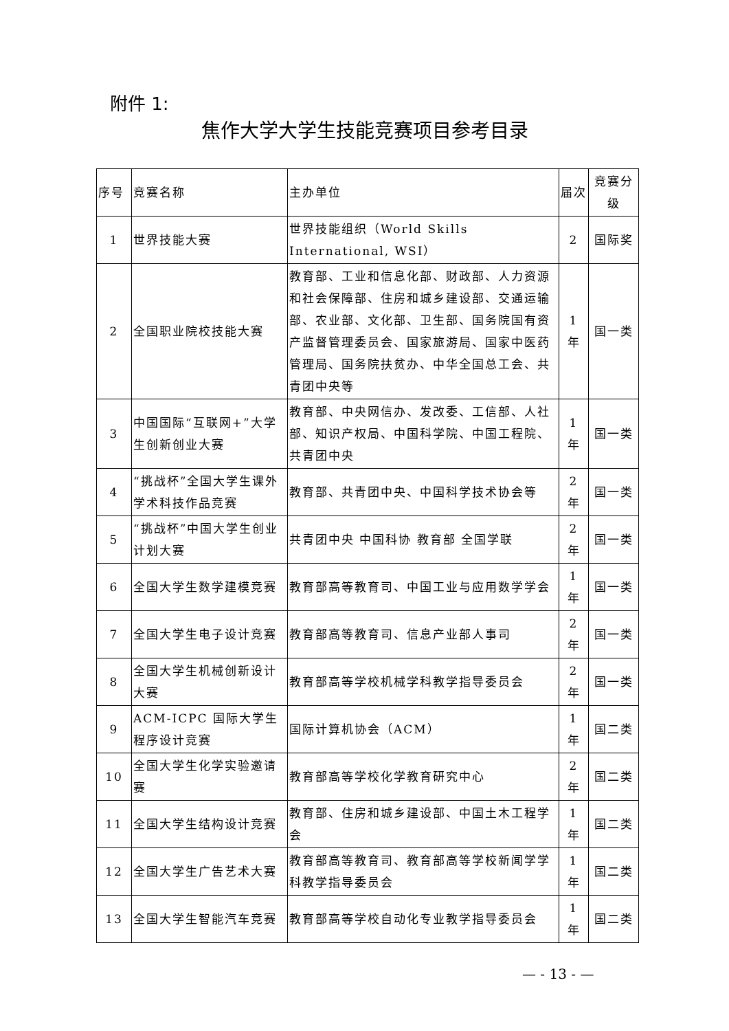附件 1:
焦作大学大学生技能竞赛项目参考目录
| 序号 | 竞赛名称 | 主办单位 | 届次 | 竞赛分级 |
| --- | --- | --- | --- | --- |
| 1 | 世界技能大赛 | 世界技能组织（World Skills International, WSI） | 2 | 国际奖 |
| 2 | 全国职业院校技能大赛 | 教育部、工业和信息化部、财政部、人力资源和社会保障部、住房和城乡建设部、交通运输部、农业部、文化部、卫生部、国务院国有资产监督管理委员会、国家旅游局、国家中医药管理局、国务院扶贫办、中华全国总工会、共青团中央等 | 1 年 | 国一类 |
| 3 | 中国国际“互联网+”大学生创新创业大赛 | 教育部、中央网信办、发改委、工信部、人社部、知识产权局、中国科学院、中国工程院、共青团中央 | 1 年 | 国一类 |
| 4 | “挑战杯”全国大学生课外学术科技作品竞赛 | 教育部、共青团中央、中国科学技术协会等 | 2 年 | 国一类 |
| 5 | “挑战杯”中国大学生创业计划大赛 | 共青团中央 中国科协 教育部 全国学联 | 2 年 | 国一类 |
| 6 | 全国大学生数学建模竞赛 | 教育部高等教育司、中国工业与应用数学学会 | 1 年 | 国一类 |
| 7 | 全国大学生电子设计竞赛 | 教育部高等教育司、信息产业部人事司 | 2 年 | 国一类 |
| 8 | 全国大学生机械创新设计大赛 | 教育部高等学校机械学科教学指导委员会 | 2 年 | 国一类 |
| 9 | ACM-ICPC 国际大学生程序设计竞赛 | 国际计算机协会（ACM） | 1 年 | 国二类 |
| 10 | 全国大学生化学实验邀请赛 | 教育部高等学校化学教育研究中心 | 2 年 | 国二类 |
| 11 | 全国大学生结构设计竞赛 | 教育部、住房和城乡建设部、中国土木工程学会 | 1 年 | 国二类 |
| 12 | 全国大学生广告艺术大赛 | 教育部高等教育司、教育部高等学校新闻学学科教学指导委员会 | 1 年 | 国二类 |
| 13 | 全国大学生智能汽车竞赛 | 教育部高等学校自动化专业教学指导委员会 | 1 年 | 国二类 |
— - 13 - —